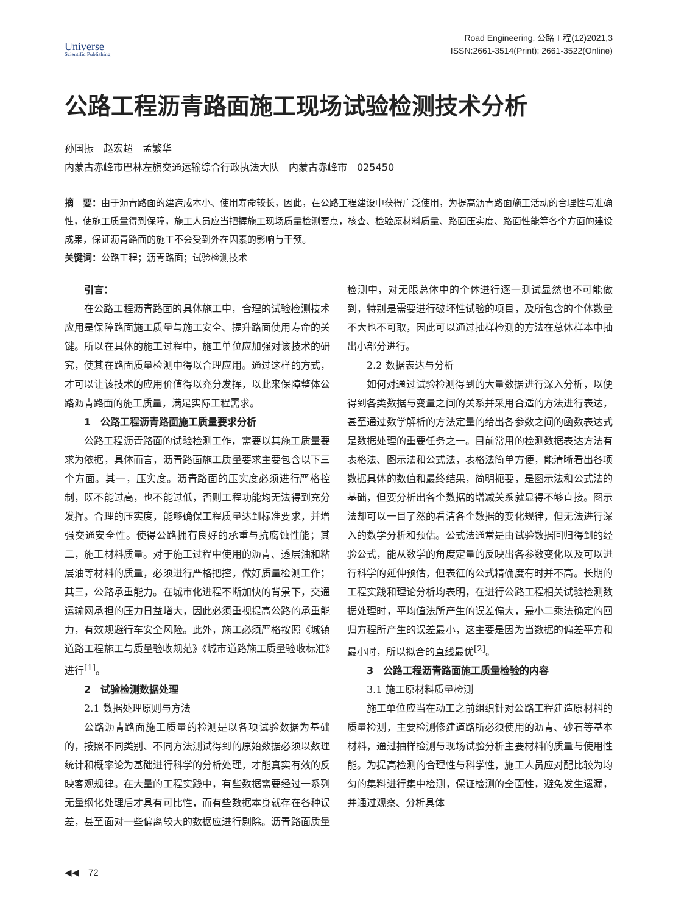Universe
Scientific Publishing
Road Engineering, 公路工程(12)2021,3
ISSN:2661-3514(Print); 2661-3522(Online)
公路工程沥青路面施工现场试验检测技术分析
孙国振　赵宏超　孟繁华
内蒙古赤峰市巴林左旗交通运输综合行政执法大队　内蒙古赤峰市　025450
摘　要：由于沥青路面的建造成本小、使用寿命较长，因此，在公路工程建设中获得广泛使用，为提高沥青路面施工活动的合理性与准确性，使施工质量得到保障，施工人员应当把握施工现场质量检测要点，核查、检验原材料质量、路面压实度、路面性能等各个方面的建设成果，保证沥青路面的施工不会受到外在因素的影响与干预。
关键词：公路工程；沥青路面；试验检测技术
引言：
在公路工程沥青路面的具体施工中，合理的试验检测技术应用是保障路面施工质量与施工安全、提升路面使用寿命的关键。所以在具体的施工过程中，施工单位应加强对该技术的研究，使其在路面质量检测中得以合理应用。通过这样的方式，才可以让该技术的应用价值得以充分发挥，以此来保障整体公路沥青路面的施工质量，满足实际工程需求。
1　公路工程沥青路面施工质量要求分析
公路工程沥青路面的试验检测工作，需要以其施工质量要求为依据，具体而言，沥青路面施工质量要求主要包含以下三个方面。其一，压实度。沥青路面的压实度必须进行严格控制，既不能过高，也不能过低，否则工程功能均无法得到充分发挥。合理的压实度，能够确保工程质量达到标准要求，并增强交通安全性。使得公路拥有良好的承重与抗腐蚀性能；其二，施工材料质量。对于施工过程中使用的沥青、透层油和粘层油等材料的质量，必须进行严格把控，做好质量检测工作；其三，公路承重能力。在城市化进程不断加快的背景下，交通运输网承担的压力日益增大，因此必须重视提高公路的承重能力，有效规避行车安全风险。此外，施工必须严格按照《城镇道路工程施工与质量验收规范》《城市道路施工质量验收标准》进行<sup>[1]</sup>。
2　试验检测数据处理
2.1 数据处理原则与方法
公路沥青路面施工质量的检测是以各项试验数据为基础的，按照不同类别、不同方法测试得到的原始数据必须以数理统计和概率论为基础进行科学的分析处理，才能真实有效的反映客观规律。在大量的工程实践中，有些数据需要经过一系列无量纲化处理后才具有可比性，而有些数据本身就存在各种误差，甚至面对一些偏离较大的数据应进行剔除。沥青路面质量检测中，对无限总体中的个体进行逐一测试显然也不可能做到，特别是需要进行破坏性试验的项目，及所包含的个体数量不大也不可取，因此可以通过抽样检测的方法在总体样本中抽出小部分进行。
2.2 数据表达与分析
如何对通过试验检测得到的大量数据进行深入分析，以便得到各类数据与变量之间的关系并采用合适的方法进行表达，甚至通过数学解析的方法定量的给出各参数之间的函数表达式是数据处理的重要任务之一。目前常用的检测数据表达方法有表格法、图示法和公式法，表格法简单方便，能清晰看出各项数据具体的数值和最终结果，简明扼要，是图示法和公式法的基础，但要分析出各个数据的增减关系就显得不够直接。图示法却可以一目了然的看清各个数据的变化规律，但无法进行深入的数学分析和预估。公式法通常是由试验数据回归得到的经验公式，能从数学的角度定量的反映出各参数变化以及可以进行科学的延伸预估，但表征的公式精确度有时并不高。长期的工程实践和理论分析均表明，在进行公路工程相关试验检测数据处理时，平均值法所产生的误差偏大，最小二乘法确定的回归方程所产生的误差最小，这主要是因为当数据的偏差平方和最小时，所以拟合的直线最优<sup>[2]</sup>。
3　公路工程沥青路面施工质量检验的内容
3.1 施工原材料质量检测
施工单位应当在动工之前组织针对公路工程建造原材料的质量检测，主要检测修建道路所必须使用的沥青、砂石等基本材料，通过抽样检测与现场试验分析主要材料的质量与使用性能。为提高检测的合理性与科学性，施工人员应对配比较为均匀的集料进行集中检测，保证检测的全面性，避免发生遗漏，并通过观察、分析具体
◀◀　72